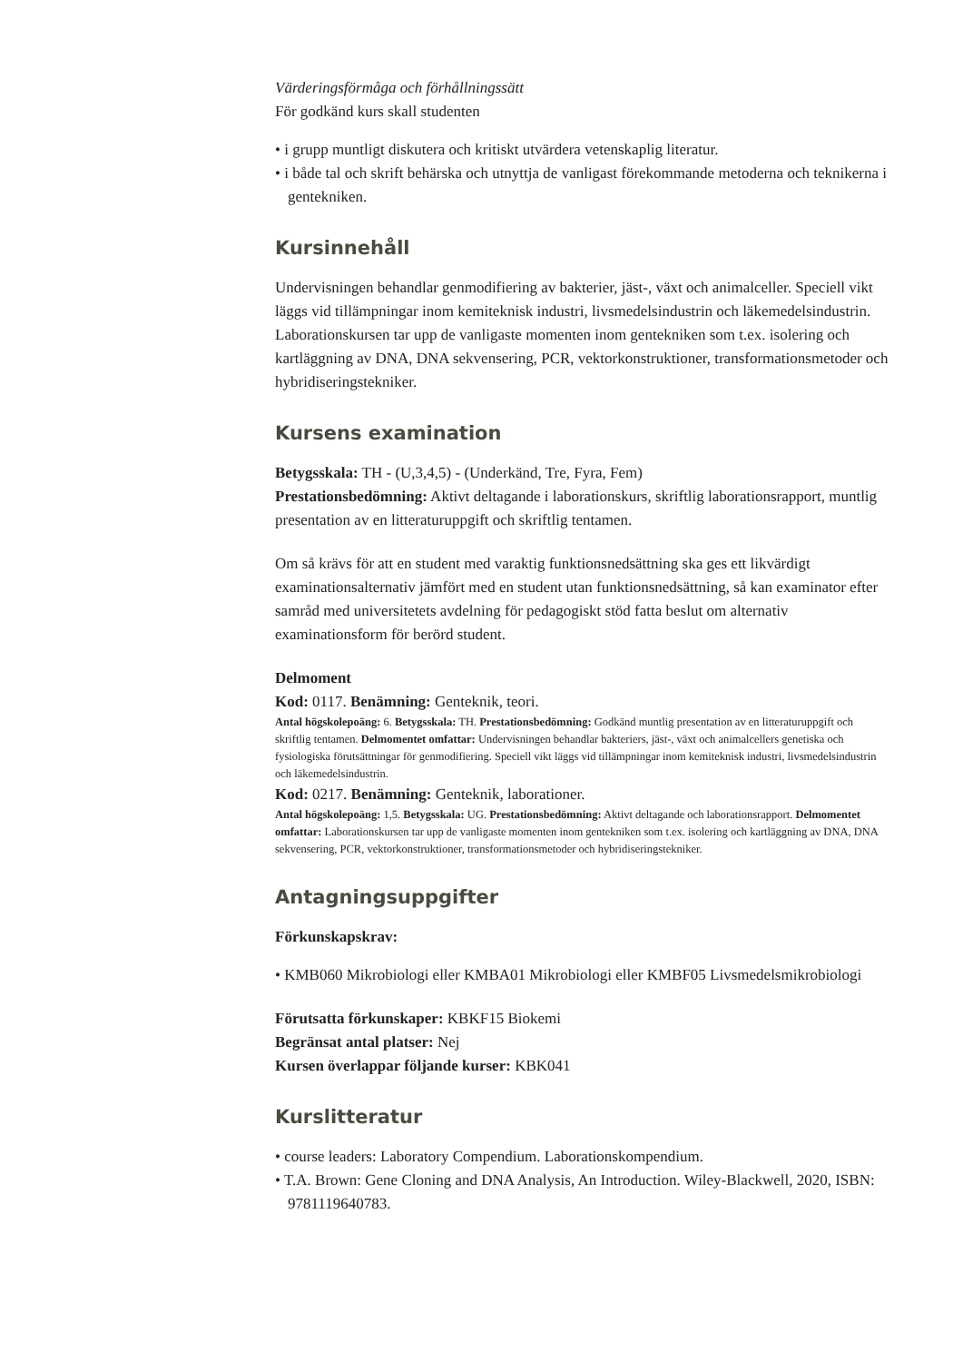Värderingsförmåga och förhållningssätt
För godkänd kurs skall studenten
• i grupp muntligt diskutera och kritiskt utvärdera vetenskaplig literatur.
• i både tal och skrift behärska och utnyttja de vanligast förekommande metoderna och teknikerna i gentekniken.
Kursinnehåll
Undervisningen behandlar genmodifiering av bakterier, jäst-, växt och animalceller. Speciell vikt läggs vid tillämpningar inom kemiteknisk industri, livsmedelsindustrin och läkemedelsindustrin. Laborationskursen tar upp de vanligaste momenten inom gentekniken som t.ex. isolering och kartläggning av DNA, DNA sekvensering, PCR, vektorkonstruktioner, transformationsmetoder och hybridiseringstekniker.
Kursens examination
Betygsskala: TH - (U,3,4,5) - (Underkänd, Tre, Fyra, Fem)
Prestationsbedömning: Aktivt deltagande i laborationskurs, skriftlig laborationsrapport, muntlig presentation av en litteraturuppgift och skriftlig tentamen.
Om så krävs för att en student med varaktig funktionsnedsättning ska ges ett likvärdigt examinationsalternativ jämfört med en student utan funktionsnedsättning, så kan examinator efter samråd med universitetets avdelning för pedagogiskt stöd fatta beslut om alternativ examinationsform för berörd student.
Delmoment
Kod: 0117. Benämning: Genteknik, teori.
Antal högskolepoäng: 6. Betygsskala: TH. Prestationsbedömning: Godkänd muntlig presentation av en litteraturuppgift och skriftlig tentamen. Delmomentet omfattar: Undervisningen behandlar bakteriers, jäst-, växt och animalcellers genetiska och fysiologiska förutsättningar för genmodifiering. Speciell vikt läggs vid tillämpningar inom kemiteknisk industri, livsmedelsindustrin och läkemedelsindustrin.
Kod: 0217. Benämning: Genteknik, laborationer.
Antal högskolepoäng: 1,5. Betygsskala: UG. Prestationsbedömning: Aktivt deltagande och laborationsrapport. Delmomentet omfattar: Laborationskursen tar upp de vanligaste momenten inom gentekniken som t.ex. isolering och kartläggning av DNA, DNA sekvensering, PCR, vektorkonstruktioner, transformationsmetoder och hybridiseringstekniker.
Antagningsuppgifter
Förkunskapskrav:
• KMB060 Mikrobiologi eller KMBA01 Mikrobiologi eller KMBF05 Livsmedelsmikrobiologi
Förutsatta förkunskaper: KBKF15 Biokemi
Begränsat antal platser: Nej
Kursen överlappar följande kurser: KBK041
Kurslitteratur
• course leaders: Laboratory Compendium. Laborationskompendium.
• T.A. Brown: Gene Cloning and DNA Analysis, An Introduction. Wiley-Blackwell, 2020, ISBN: 9781119640783.